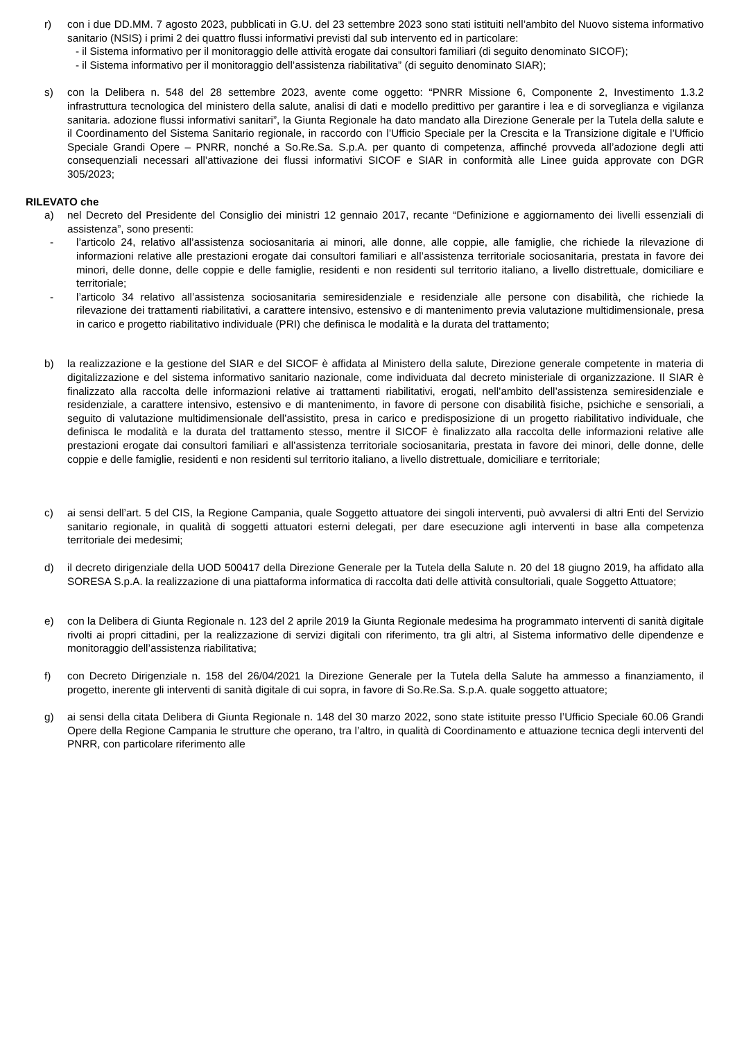r) con i due DD.MM. 7 agosto 2023, pubblicati in G.U. del 23 settembre 2023 sono stati istituiti nell’ambito del Nuovo sistema informativo sanitario (NSIS) i primi 2 dei quattro flussi informativi previsti dal sub intervento ed in particolare:
- il Sistema informativo per il monitoraggio delle attività erogate dai consultori familiari (di seguito denominato SICOF);
- il Sistema informativo per il monitoraggio dell’assistenza riabilitativa” (di seguito denominato SIAR);
s) con la Delibera n. 548 del 28 settembre 2023, avente come oggetto: “PNRR Missione 6, Componente 2, Investimento 1.3.2 infrastruttura tecnologica del ministero della salute, analisi di dati e modello predittivo per garantire i lea e di sorveglianza e vigilanza sanitaria. adozione flussi informativi sanitari”, la Giunta Regionale ha dato mandato alla Direzione Generale per la Tutela della salute e il Coordinamento del Sistema Sanitario regionale, in raccordo con l’Ufficio Speciale per la Crescita e la Transizione digitale e l’Ufficio Speciale Grandi Opere – PNRR, nonché a So.Re.Sa. S.p.A. per quanto di competenza, affinché provveda all’adozione degli atti consequenziali necessari all’attivazione dei flussi informativi SICOF e SIAR in conformità alle Linee guida approvate con DGR 305/2023;
RILEVATO che
a) nel Decreto del Presidente del Consiglio dei ministri 12 gennaio 2017, recante “Definizione e aggiornamento dei livelli essenziali di assistenza”, sono presenti:
- l’articolo 24, relativo all’assistenza sociosanitaria ai minori, alle donne, alle coppie, alle famiglie, che richiede la rilevazione di informazioni relative alle prestazioni erogate dai consultori familiari e all’assistenza territoriale sociosanitaria, prestata in favore dei minori, delle donne, delle coppie e delle famiglie, residenti e non residenti sul territorio italiano, a livello distrettuale, domiciliare e territoriale;
- l’articolo 34 relativo all’assistenza sociosanitaria semiresidenziale e residenziale alle persone con disabilità, che richiede la rilevazione dei trattamenti riabilitativi, a carattere intensivo, estensivo e di mantenimento previa valutazione multidimensionale, presa in carico e progetto riabilitativo individuale (PRI) che definisca le modalità e la durata del trattamento;
b) la realizzazione e la gestione del SIAR e del SICOF è affidata al Ministero della salute, Direzione generale competente in materia di digitalizzazione e del sistema informativo sanitario nazionale, come individuata dal decreto ministeriale di organizzazione. Il SIAR è finalizzato alla raccolta delle informazioni relative ai trattamenti riabilitativi, erogati, nell’ambito dell’assistenza semiresidenziale e residenziale, a carattere intensivo, estensivo e di mantenimento, in favore di persone con disabilità fisiche, psichiche e sensoriali, a seguito di valutazione multidimensionale dell’assistito, presa in carico e predisposizione di un progetto riabilitativo individuale, che definisca le modalità e la durata del trattamento stesso, mentre il SICOF è finalizzato alla raccolta delle informazioni relative alle prestazioni erogate dai consultori familiari e all’assistenza territoriale sociosanitaria, prestata in favore dei minori, delle donne, delle coppie e delle famiglie, residenti e non residenti sul territorio italiano, a livello distrettuale, domiciliare e territoriale;
c) ai sensi dell’art. 5 del CIS, la Regione Campania, quale Soggetto attuatore dei singoli interventi, può avvalersi di altri Enti del Servizio sanitario regionale, in qualità di soggetti attuatori esterni delegati, per dare esecuzione agli interventi in base alla competenza territoriale dei medesimi;
d) il decreto dirigenziale della UOD 500417 della Direzione Generale per la Tutela della Salute n. 20 del 18 giugno 2019, ha affidato alla SORESA S.p.A. la realizzazione di una piattaforma informatica di raccolta dati delle attività consultoriali, quale Soggetto Attuatore;
e) con la Delibera di Giunta Regionale n. 123 del 2 aprile 2019 la Giunta Regionale medesima ha programmato interventi di sanità digitale rivolti ai propri cittadini, per la realizzazione di servizi digitali con riferimento, tra gli altri, al Sistema informativo delle dipendenze e monitoraggio dell’assistenza riabilitativa;
f) con Decreto Dirigenziale n. 158 del 26/04/2021 la Direzione Generale per la Tutela della Salute ha ammesso a finanziamento, il progetto, inerente gli interventi di sanità digitale di cui sopra, in favore di So.Re.Sa. S.p.A. quale soggetto attuatore;
g) ai sensi della citata Delibera di Giunta Regionale n. 148 del 30 marzo 2022, sono state istituite presso l’Ufficio Speciale 60.06 Grandi Opere della Regione Campania le strutture che operano, tra l’altro, in qualità di Coordinamento e attuazione tecnica degli interventi del PNRR, con particolare riferimento alle